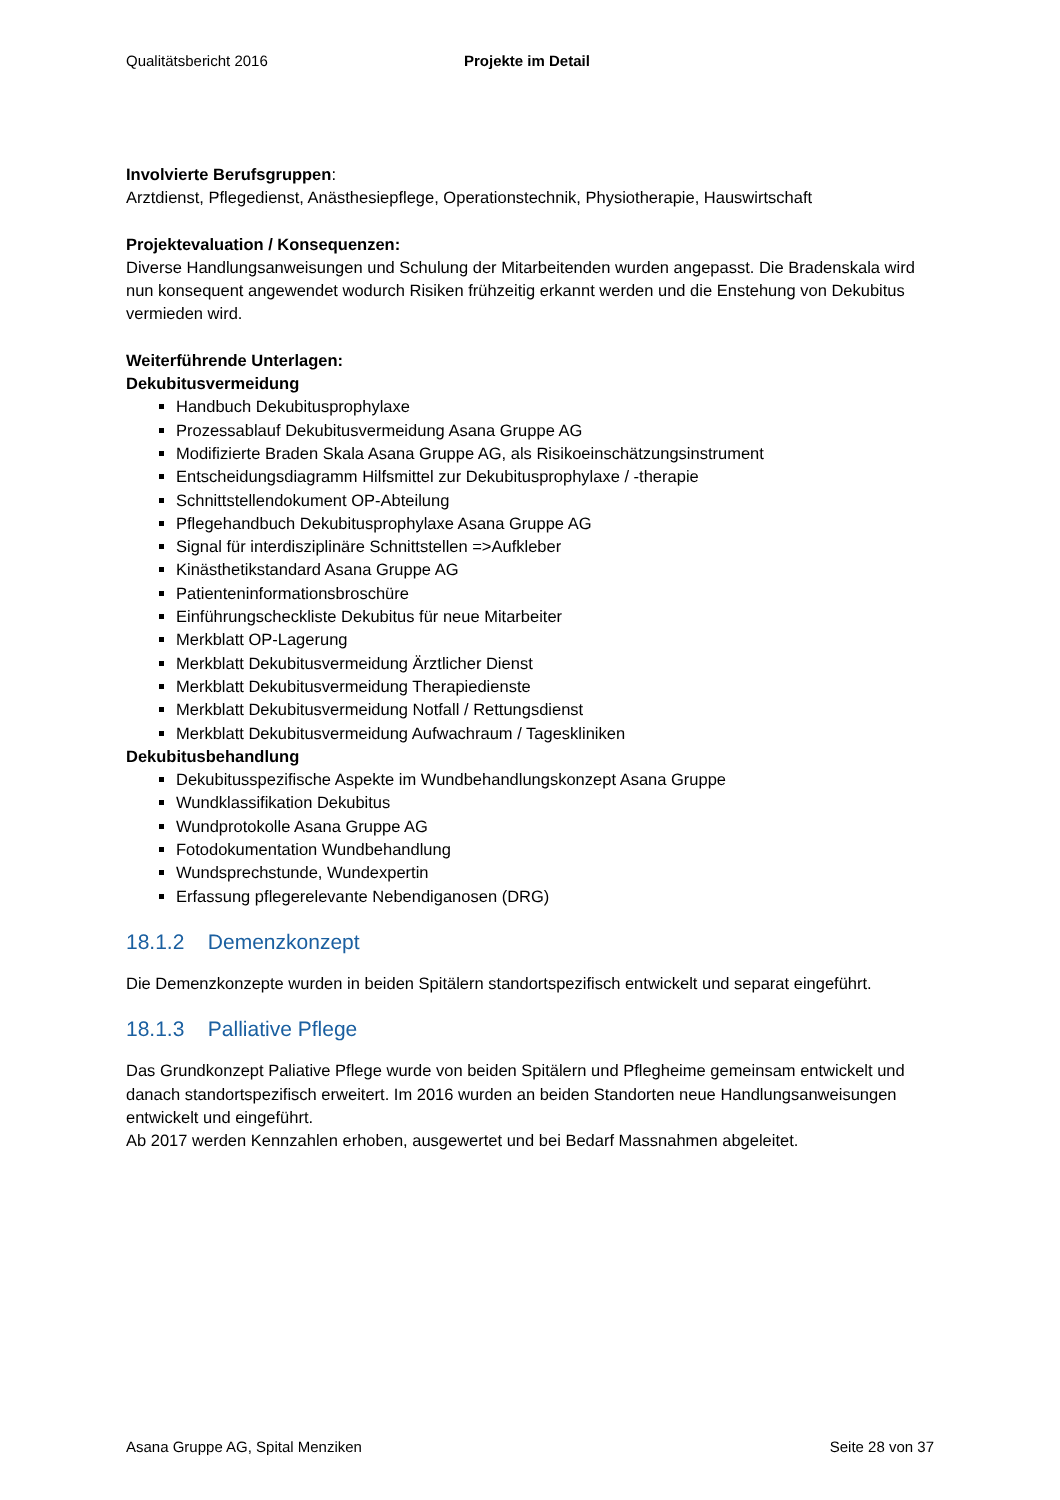Qualitätsbericht 2016 Projekte im Detail
Involvierte Berufsgruppen:
Arztdienst, Pflegedienst, Anästhesiepflege, Operationstechnik, Physiotherapie, Hauswirtschaft
Projektevaluation / Konsequenzen:
Diverse Handlungsanweisungen und Schulung der Mitarbeitenden wurden angepasst. Die Bradenskala wird nun konsequent angewendet wodurch Risiken frühzeitig erkannt werden und die Enstehung von Dekubitus vermieden wird.
Weiterführende Unterlagen:
Dekubitusvermeidung
Handbuch Dekubitusprophylaxe
Prozessablauf Dekubitusvermeidung Asana Gruppe AG
Modifizierte Braden Skala Asana Gruppe AG, als Risikoeinschätzungsinstrument
Entscheidungsdiagramm Hilfsmittel zur Dekubitusprophylaxe / -therapie
Schnittstellendokument OP-Abteilung
Pflegehandbuch Dekubitusprophylaxe Asana Gruppe AG
Signal für interdisziplinäre Schnittstellen =>Aufkleber
Kinästhetikstandard Asana Gruppe AG
Patienteninformationsbroschüre
Einführungscheckliste Dekubitus für neue Mitarbeiter
Merkblatt OP-Lagerung
Merkblatt Dekubitusvermeidung Ärztlicher Dienst
Merkblatt Dekubitusvermeidung Therapiedienste
Merkblatt Dekubitusvermeidung Notfall / Rettungsdienst
Merkblatt Dekubitusvermeidung Aufwachraum / Tageskliniken
Dekubitusbehandlung
Dekubitusspezifische Aspekte im Wundbehandlungskonzept Asana Gruppe
Wundklassifikation Dekubitus
Wundprotokolle Asana Gruppe AG
Fotodokumentation Wundbehandlung
Wundsprechstunde, Wundexpertin
Erfassung pflegerelevante Nebendiganosen (DRG)
18.1.2 Demenzkonzept
Die Demenzkonzepte wurden in beiden Spitälern standortspezifisch entwickelt und separat eingeführt.
18.1.3 Palliative Pflege
Das Grundkonzept Paliative Pflege wurde von beiden Spitälern und Pflegheime gemeinsam entwickelt und danach standortspezifisch erweitert. Im 2016 wurden an beiden Standorten neue Handlungsanweisungen entwickelt und eingeführt.
Ab 2017 werden Kennzahlen erhoben, ausgewertet und bei Bedarf Massnahmen abgeleitet.
Asana Gruppe AG, Spital Menziken Seite 28 von 37